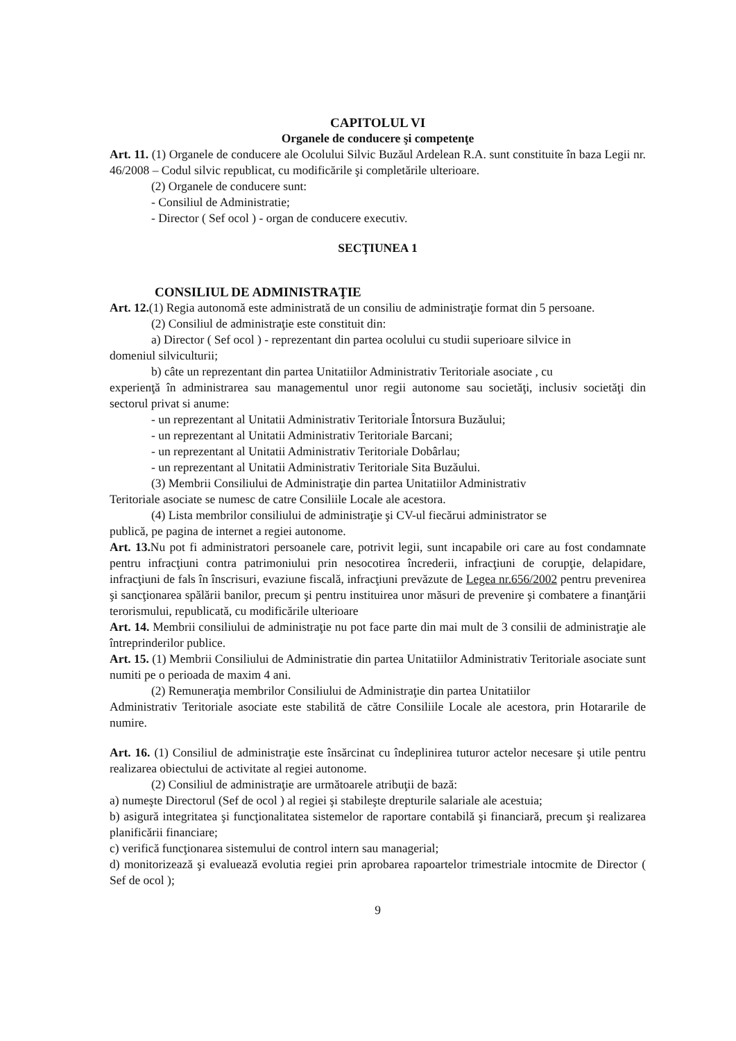CAPITOLUL VI
Organele de conducere şi competenţe
Art. 11. (1) Organele de conducere ale Ocolului Silvic Buzăul Ardelean R.A. sunt constituite în baza Legii nr. 46/2008 – Codul silvic republicat, cu modificările şi completările ulterioare.
(2) Organele de conducere sunt:
- Consiliul de Administratie;
- Director ( Sef ocol ) - organ de conducere executiv.
SECŢIUNEA 1
CONSILIUL DE ADMINISTRAŢIE
Art. 12.(1) Regia autonomă este administrată de un consiliu de administraţie format din 5 persoane.
(2) Consiliul de administraţie este constituit din:
a) Director ( Sef ocol ) - reprezentant din partea ocolului cu studii superioare silvice in
domeniul silviculturii;
b) câte un reprezentant din partea Unitatiilor Administrativ Teritoriale asociate , cu
experienţă în administrarea sau managementul unor regii autonome sau societăţi, inclusiv societăţi din sectorul privat si anume:
- un reprezentant al Unitatii Administrativ Teritoriale Întorsura Buzăului;
- un reprezentant al Unitatii Administrativ Teritoriale Barcani;
- un reprezentant al Unitatii Administrativ Teritoriale Dobârlau;
- un reprezentant al Unitatii Administrativ Teritoriale Sita Buzăului.
(3) Membrii Consiliului de Administraţie din partea Unitatiilor Administrativ
Teritoriale asociate se numesc de catre Consiliile Locale ale acestora.
(4) Lista membrilor consiliului de administraţie şi CV-ul fiecărui administrator se
publică, pe pagina de internet a regiei autonome.
Art. 13. Nu pot fi administratori persoanele care, potrivit legii, sunt incapabile ori care au fost condamnate pentru infracţiuni contra patrimoniului prin nesocotirea încrederii, infracţiuni de corupţie, delapidare, infracţiuni de fals în înscrisuri, evaziune fiscală, infracţiuni prevăzute de Legea nr.656/2002 pentru prevenirea şi sancţionarea spălării banilor, precum şi pentru instituirea unor măsuri de prevenire şi combatere a finanţării terorismului, republicată, cu modificările ulterioare
Art. 14. Membrii consiliului de administraţie nu pot face parte din mai mult de 3 consilii de administraţie ale întreprinderilor publice.
Art. 15. (1) Membrii Consiliului de Administratie din partea Unitatiilor Administrativ Teritoriale asociate sunt numiti pe o perioada de maxim 4 ani.
(2) Remuneraţia membrilor Consiliului de Administraţie din partea Unitatiilor
Administrativ Teritoriale asociate este stabilită de către Consiliile Locale ale acestora, prin Hotararile de numire.
Art. 16. (1) Consiliul de administraţie este însărcinat cu îndeplinirea tuturor actelor necesare şi utile pentru realizarea obiectului de activitate al regiei autonome.
(2) Consiliul de administraţie are următoarele atribuţii de bază:
a) numeşte Directorul (Sef de ocol ) al regiei şi stabileşte drepturile salariale ale acestuia;
b) asigură integritatea şi funcţionalitatea sistemelor de raportare contabilă şi financiară, precum şi realizarea planificării financiare;
c) verifică funcţionarea sistemului de control intern sau managerial;
d) monitorizează şi evaluează evolutia regiei prin aprobarea rapoartelor trimestriale intocmite de Director ( Sef de ocol );
9